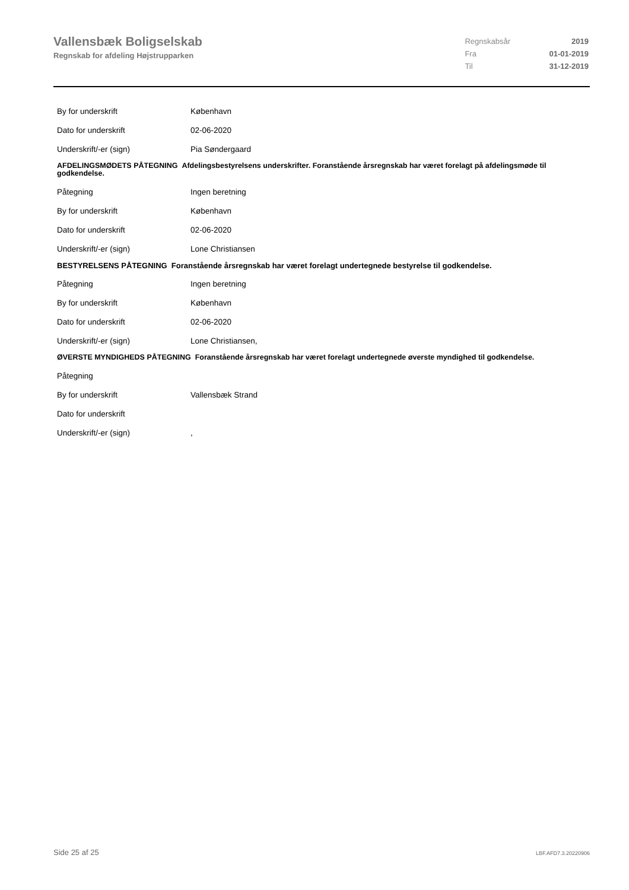Vallensbæk Boligselskab
Regnskab for afdeling Højstrupparken
| Regnskabsår | 2019 |
| Fra | 01-01-2019 |
| Til | 31-12-2019 |
By for underskrift København
Dato for underskrift 02-06-2020
Underskrift/-er (sign) Pia Søndergaard
AFDELINGSMØDETS PÅTEGNING Afdelingsbestyrelsens underskrifter. Foranstående årsregnskab har været forelagt på afdelingsmøde til godkendelse.
Påtegning Ingen beretning
By for underskrift København
Dato for underskrift 02-06-2020
Underskrift/-er (sign) Lone Christiansen
BESTYRELSENS PÅTEGNING Foranstående årsregnskab har været forelagt undertegnede bestyrelse til godkendelse.
Påtegning Ingen beretning
By for underskrift København
Dato for underskrift 02-06-2020
Underskrift/-er (sign) Lone Christiansen,
ØVERSTE MYNDIGHEDS PÅTEGNING Foranstående årsregnskab har været forelagt undertegnede øverste myndighed til godkendelse.
Påtegning
By for underskrift Vallensbæk Strand
Dato for underskrift
Underskrift/-er (sign),
Side 25 af 25 LBF.AFD7.3.20220906